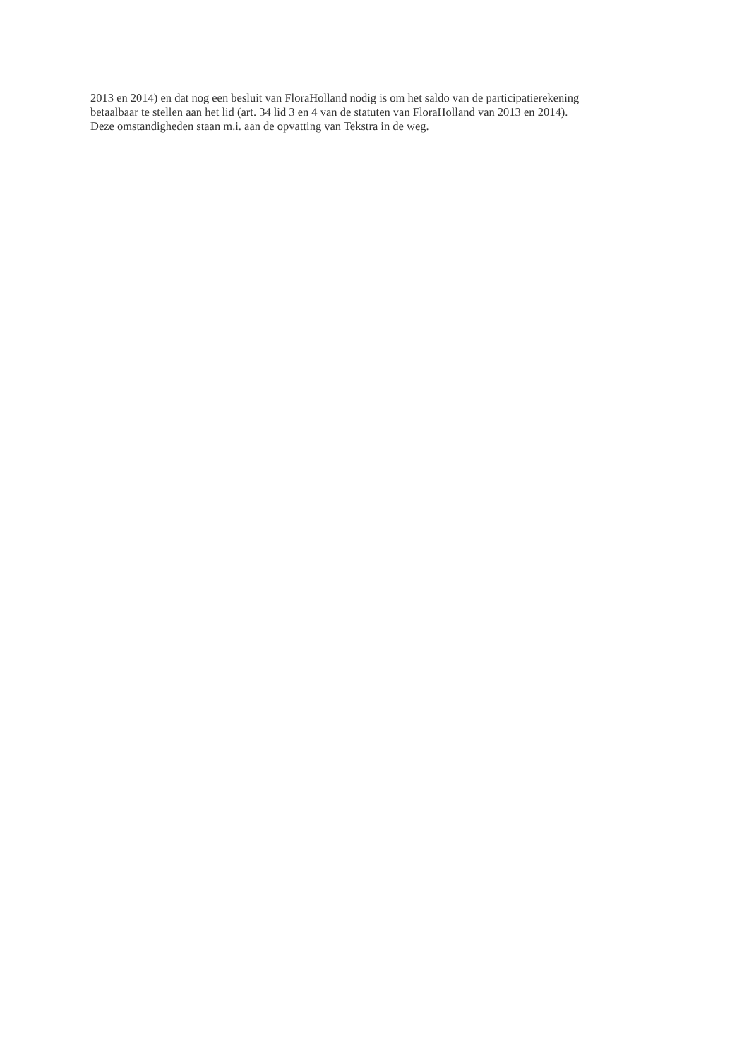2013 en 2014) en dat nog een besluit van FloraHolland nodig is om het saldo van de participatierekening
betaalbaar te stellen aan het lid (art. 34 lid 3 en 4 van de statuten van FloraHolland van 2013 en 2014).
Deze omstandigheden staan m.i. aan de opvatting van Tekstra in de weg.